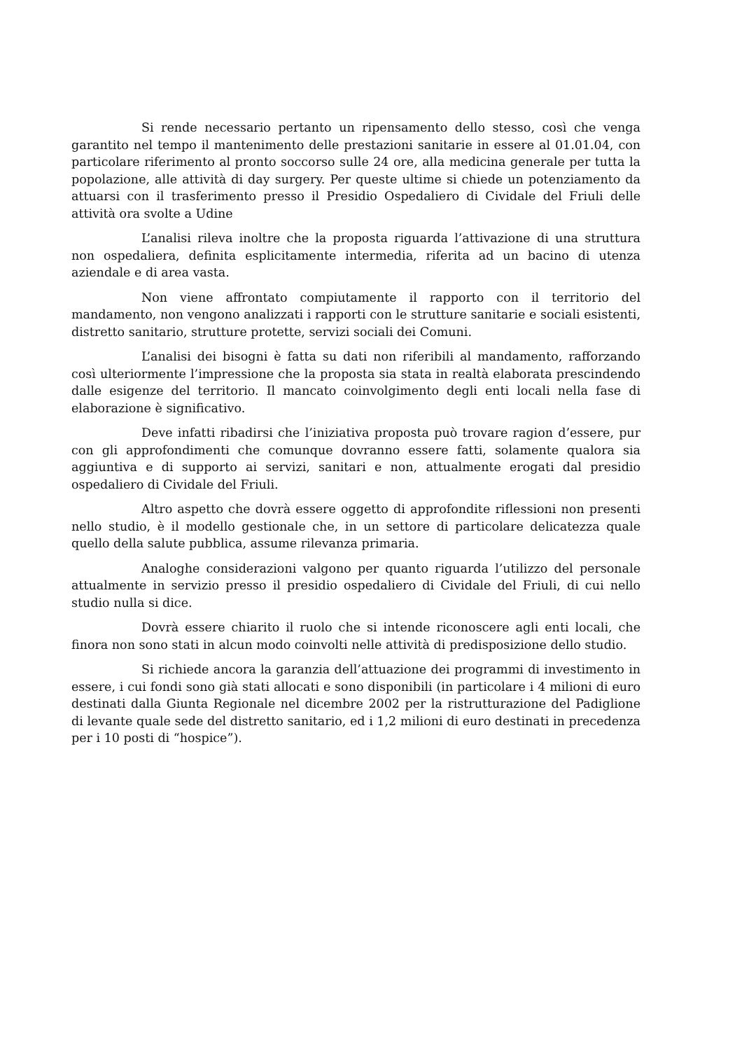Si rende necessario pertanto un ripensamento dello stesso, così che venga garantito nel tempo il mantenimento delle prestazioni sanitarie in essere al 01.01.04, con particolare riferimento al pronto soccorso sulle 24 ore, alla medicina generale per tutta la popolazione, alle attività di day surgery. Per queste ultime si chiede un potenziamento da attuarsi con il trasferimento presso il Presidio Ospedaliero di Cividale del Friuli delle attività ora svolte a Udine
L’analisi rileva inoltre che la proposta riguarda l’attivazione di una struttura non ospedaliera, definita esplicitamente intermedia, riferita ad un bacino di utenza aziendale e di area vasta.
Non viene affrontato compiutamente il rapporto con il territorio del mandamento, non vengono analizzati i rapporti con le strutture sanitarie e sociali esistenti, distretto sanitario, strutture protette, servizi sociali dei Comuni.
L’analisi dei bisogni è fatta su dati non riferibili al mandamento, rafforzando così ulteriormente l’impressione che la proposta sia stata in realtà elaborata prescindendo dalle esigenze del territorio. Il mancato coinvolgimento degli enti locali nella fase di elaborazione è significativo.
Deve infatti ribadirsi che l’iniziativa proposta può trovare ragion d’essere, pur con gli approfondimenti che comunque dovranno essere fatti, solamente qualora sia aggiuntiva e di supporto ai servizi, sanitari e non, attualmente erogati dal presidio ospedaliero di Cividale del Friuli.
Altro aspetto che dovrà essere oggetto di approfondite riflessioni non presenti nello studio, è il modello gestionale che, in un settore di particolare delicatezza quale quello della salute pubblica, assume rilevanza primaria.
Analoghe considerazioni valgono per quanto riguarda l’utilizzo del personale attualmente in servizio presso il presidio ospedaliero di Cividale del Friuli, di cui nello studio nulla si dice.
Dovrà essere chiarito il ruolo che si intende riconoscere agli enti locali, che finora non sono stati in alcun modo coinvolti nelle attività di predisposizione dello studio.
Si richiede ancora la garanzia dell’attuazione dei programmi di investimento in essere, i cui fondi sono già stati allocati e sono disponibili (in particolare i 4 milioni di euro destinati dalla Giunta Regionale nel dicembre 2002 per la ristrutturazione del Padiglione di levante quale sede del distretto sanitario, ed i 1,2 milioni di euro destinati in precedenza per i 10 posti di “hospice”).